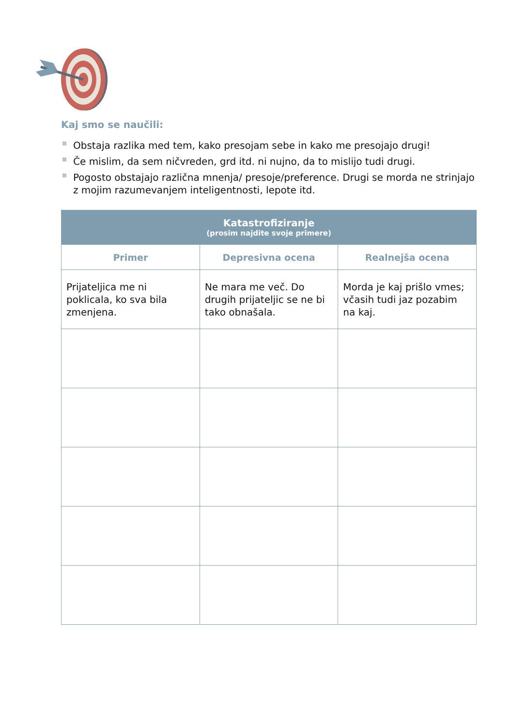Kaj smo se naučili:
Obstaja razlika med tem, kako presojam sebe in kako me presojajo drugi!
Če mislim, da sem ničvreden, grd itd. ni nujno, da to mislijo tudi drugi.
Pogosto obstajajo različna mnenja/ presoje/preference. Drugi se morda ne strinjajo z mojim razumevanjem inteligentnosti, lepote itd.
| Katastrofiziranje (prosim najdite svoje primere) | | |
| --- | --- | --- |
| Primer | Depresivna ocena | Realnejša ocena |
| Prijateljica me ni poklicala, ko sva bila zmenjena. | Ne mara me več. Do drugih prijateljic se ne bi tako obnašala. | Morda je kaj prišlo vmes; včasih tudi jaz pozabim na kaj. |